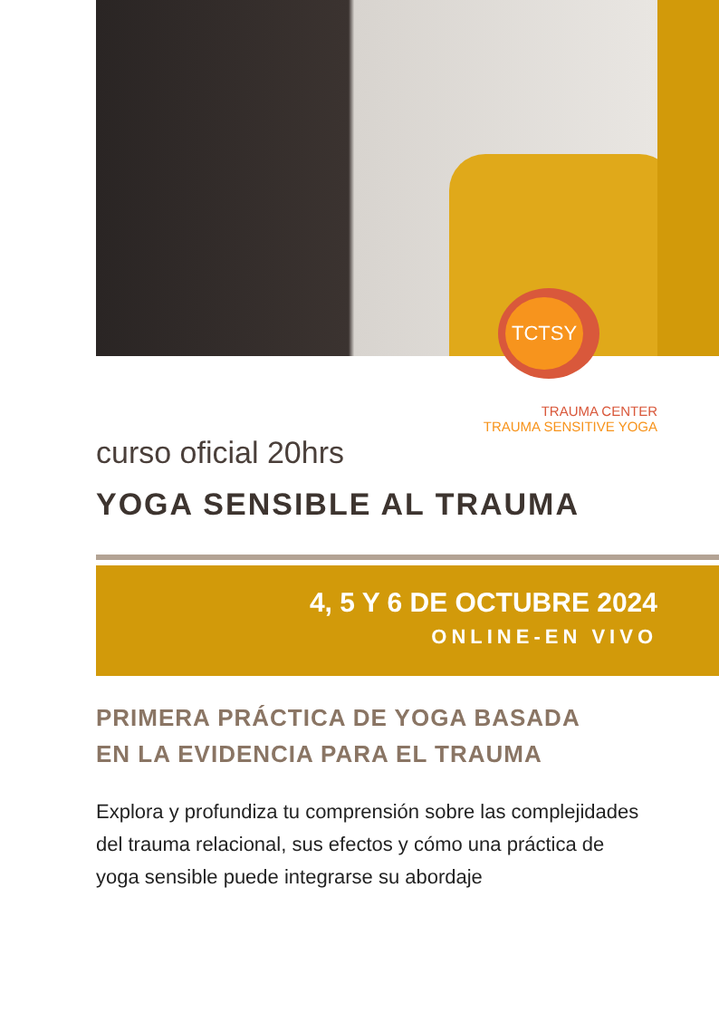TCTSY
TRAUMA CENTER
TRAUMA SENSITIVE YOGA
curso oficial 20hrs
YOGA SENSIBLE AL TRAUMA
4, 5 Y 6 DE OCTUBRE 2024
ONLINE-EN VIVO
PRIMERA PRÁCTICA DE YOGA BASADA
EN LA EVIDENCIA PARA EL TRAUMA
Explora y profundiza tu comprensión sobre las complejidades del trauma relacional, sus efectos y cómo una práctica de yoga sensible puede integrarse su abordaje